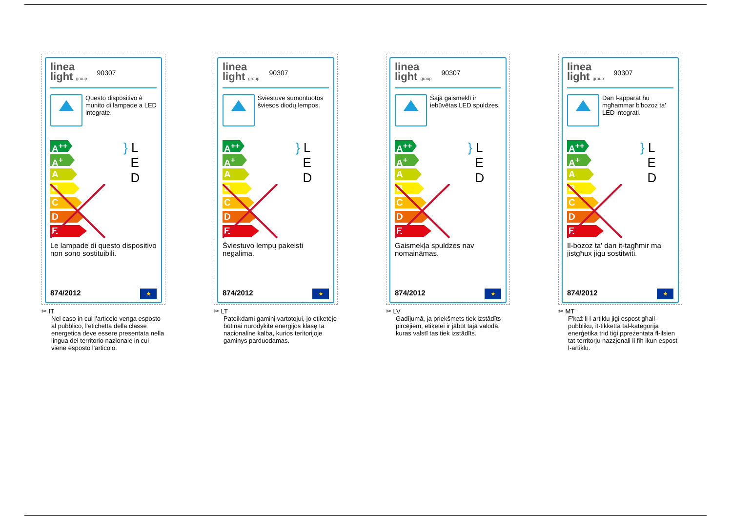linea
light group
90307
Questo dispositivo è munito di lampade a LED integrate.
A<sup>++</sup>
A<sup>+</sup>
A
B
C
D
E
} L
E
D
Le lampade di questo dispositivo non sono sostituibili.
874/2012 ★
✂ IT
Nel caso in cui l’articolo venga esposto al pubblico, l’etichetta della classe energetica deve essere presentata nella lingua del territorio nazionale in cui viene esposto l'articolo.
linea
light group
90307
Šviestuve sumontuotos šviesos diodų lempos.
A<sup>++</sup>
A<sup>+</sup>
A
B
C
D
E
} L
E
D
Šviestuvo lempų pakeisti negalima.
874/2012 ★
✂ LT
Pateikdami gaminį vartotojui, jo etiketėje būtinai nurodykite energijos klasę ta nacionaline kalba, kurios teritorijoje gaminys parduodamas.
linea
light group
90307
Šajā gaismeklī ir iebūvētas LED spuldzes.
A<sup>++</sup>
A<sup>+</sup>
A
B
C
D
E
} L
E
D
Gaismekļa spuldzes nav nomaināmas.
874/2012 ★
✂ LV
Gadījumā, ja priekšmets tiek izstādīts pircējiem, etiķetei ir jābūt tajā valodā, kuras valstī tas tiek izstādīts.
linea
light group
90307
Dan l-apparat hu mgħammar b'bozoz ta' LED integrati.
A<sup>++</sup>
A<sup>+</sup>
A
B
C
D
E
} L
E
D
Il-bozoz ta' dan it-tagħmir ma jistgħux jiġu sostitwiti.
874/2012 ★
✂ MT
F'każ li l-artiklu jiġi espost għall-pubbliku, it-tikketta tal-kategorija enerġetika trid tiġi ppreżentata fl-ilsien tat-territorju nazzjonali li fih ikun espost l-artiklu.